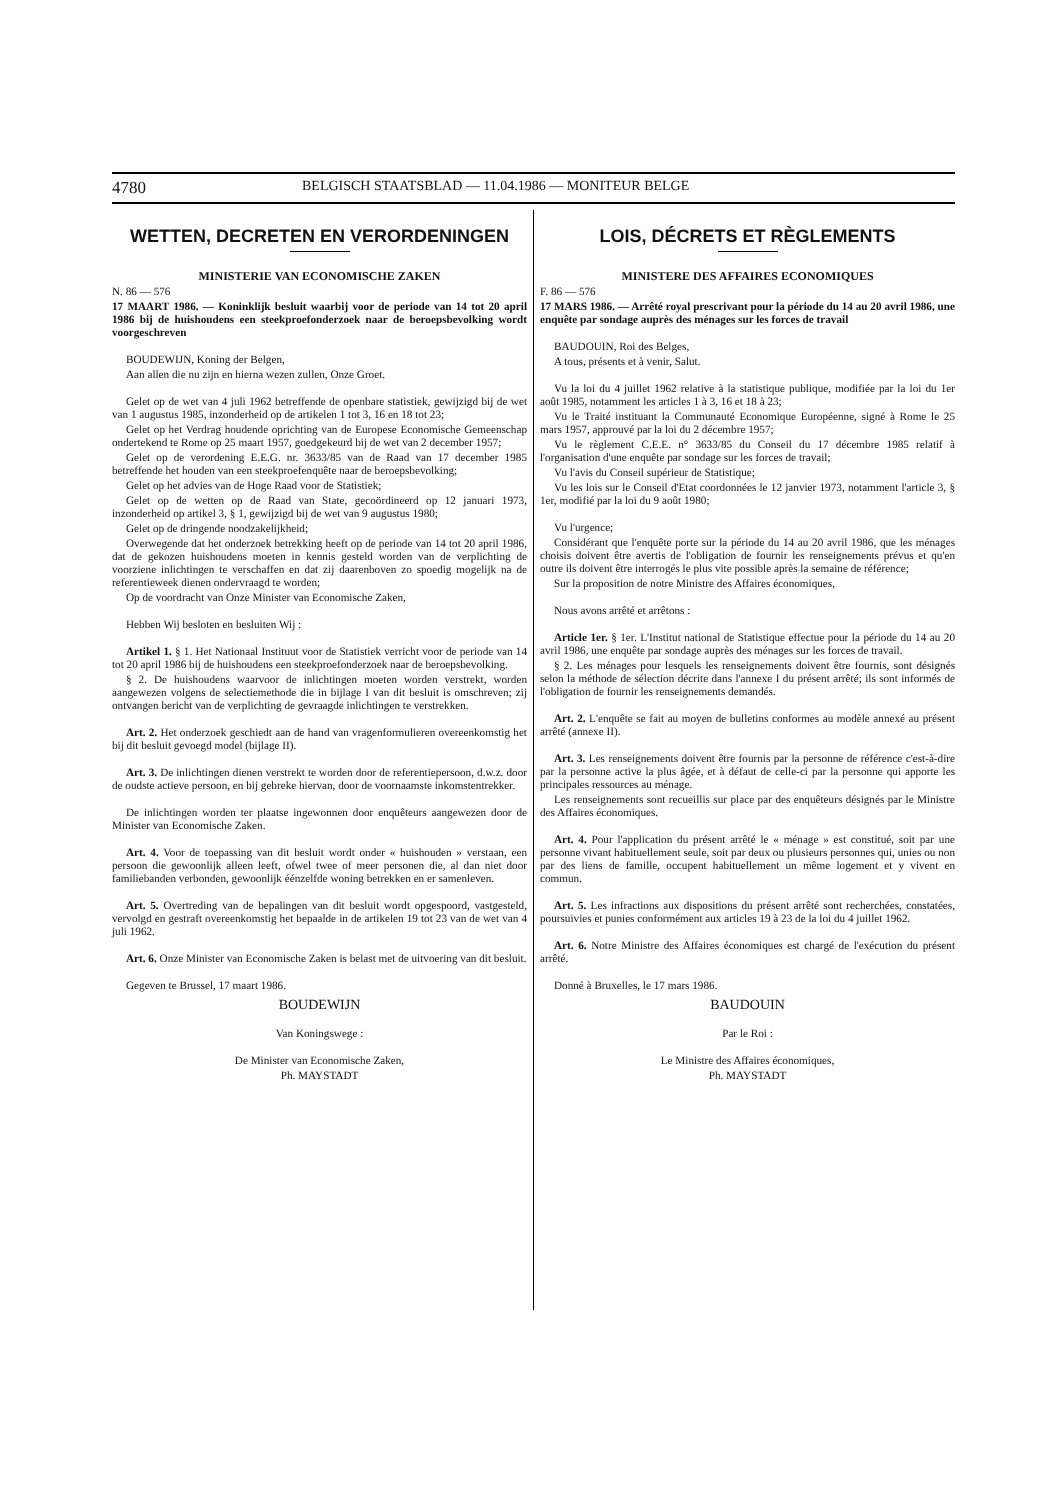4780 BELGISCH STAATSBLAD — 11.04.1986 — MONITEUR BELGE
WETTEN, DECRETEN EN VERORDENINGEN
MINISTERIE VAN ECONOMISCHE ZAKEN
N. 86 — 576
17 MAART 1986. — Koninklijk besluit waarbij voor de periode van 14 tot 20 april 1986 bij de huishoudens een steekproefonderzoek naar de beroepsbevolking wordt voorgeschreven
BOUDEWIJN, Koning der Belgen,
Aan allen die nu zijn en hierna wezen zullen, Onze Groet.
Gelet op de wet van 4 juli 1962 betreffende de openbare statistiek, gewijzigd bij de wet van 1 augustus 1985, inzonderheid op de artikelen 1 tot 3, 16 en 18 tot 23;
Gelet op het Verdrag houdende oprichting van de Europese Economische Gemeenschap ondertekend te Rome op 25 maart 1957, goedgekeurd bij de wet van 2 december 1957;
Gelet op de verordening E.E.G. nr. 3633/85 van de Raad van 17 december 1985 betreffende het houden van een steekproefenquête naar de beroepsbevolking;
Gelet op het advies van de Hoge Raad voor de Statistiek;
Gelet op de wetten op de Raad van State, gecoördineerd op 12 januari 1973, inzonderheid op artikel 3, § 1, gewijzigd bij de wet van 9 augustus 1980;
Gelet op de dringende noodzakelijkheid;
Overwegende dat het onderzoek betrekking heeft op de periode van 14 tot 20 april 1986, dat de gekozen huishoudens moeten in kennis gesteld worden van de verplichting de voorziene inlichtingen te verschaffen en dat zij daarenboven zo spoedig mogelijk na de referentieweek dienen ondervraagd te worden;
Op de voordracht van Onze Minister van Economische Zaken,
Hebben Wij besloten en besluiten Wij :
Artikel 1. § 1. Het Nationaal Instituut voor de Statistiek verricht voor de periode van 14 tot 20 april 1986 bij de huishoudens een steekproefonderzoek naar de beroepsbevolking.
§ 2. De huishoudens waarvoor de inlichtingen moeten worden verstrekt, worden aangewezen volgens de selectiemethode die in bijlage I van dit besluit is omschreven; zij ontvangen bericht van de verplichting de gevraagde inlichtingen te verstrekken.
Art. 2. Het onderzoek geschiedt aan de hand van vragenformulieren overeenkomstig het bij dit besluit gevoegd model (bijlage II).
Art. 3. De inlichtingen dienen verstrekt te worden door de referentiepersoon, d.w.z. door de oudste actieve persoon, en bij gebreke hiervan, door de voornaamste inkomstentrekker.
De inlichtingen worden ter plaatse ingewonnen door enquêteurs aangewezen door de Minister van Economische Zaken.
Art. 4. Voor de toepassing van dit besluit wordt onder « huishouden » verstaan, een persoon die gewoonlijk alleen leeft, ofwel twee of meer personen die, al dan niet door familiebanden verbonden, gewoonlijk éénzelfde woning betrekken en er samenleven.
Art. 5. Overtreding van de bepalingen van dit besluit wordt opgespoord, vastgesteld, vervolgd en gestraft overeenkomstig het bepaalde in de artikelen 19 tot 23 van de wet van 4 juli 1962.
Art. 6. Onze Minister van Economische Zaken is belast met de uitvoering van dit besluit.
Gegeven te Brussel, 17 maart 1986.
BOUDEWIJN
Van Koningswege :
De Minister van Economische Zaken,
Ph. MAYSTADT
LOIS, DÉCRETS ET RÈGLEMENTS
MINISTERE DES AFFAIRES ECONOMIQUES
F. 86 — 576
17 MARS 1986. — Arrêté royal prescrivant pour la période du 14 au 20 avril 1986, une enquête par sondage auprès des ménages sur les forces de travail
BAUDOUIN, Roi des Belges,
A tous, présents et à venir, Salut.
Vu la loi du 4 juillet 1962 relative à la statistique publique, modifiée par la loi du 1er août 1985, notamment les articles 1 à 3, 16 et 18 à 23;
Vu le Traité instituant la Communauté Economique Européenne, signé à Rome le 25 mars 1957, approuvé par la loi du 2 décembre 1957;
Vu le règlement C.E.E. n° 3633/85 du Conseil du 17 décembre 1985 relatif à l'organisation d'une enquête par sondage sur les forces de travail;
Vu l'avis du Conseil supérieur de Statistique;
Vu les lois sur le Conseil d'Etat coordonnées le 12 janvier 1973, notamment l'article 3, § 1er, modifié par la loi du 9 août 1980;
Vu l'urgence;
Considérant que l'enquête porte sur la période du 14 au 20 avril 1986, que les ménages choisis doivent être avertis de l'obligation de fournir les renseignements prévus et qu'en outre ils doivent être interrogés le plus vite possible après la semaine de référence;
Sur la proposition de notre Ministre des Affaires économiques,
Nous avons arrêté et arrêtons :
Article 1er. § 1er. L'Institut national de Statistique effectue pour la période du 14 au 20 avril 1986, une enquête par sondage auprès des ménages sur les forces de travail.
§ 2. Les ménages pour lesquels les renseignements doivent être fournis, sont désignés selon la méthode de sélection décrite dans l'annexe I du présent arrêté; ils sont informés de l'obligation de fournir les renseignements demandés.
Art. 2. L'enquête se fait au moyen de bulletins conformes au modèle annexé au présent arrêté (annexe II).
Art. 3. Les renseignements doivent être fournis par la personne de référence c'est-à-dire par la personne active la plus âgée, et à défaut de celle-ci par la personne qui apporte les principales ressources au ménage.
Les renseignements sont recueillis sur place par des enquêteurs désignés par le Ministre des Affaires économiques.
Art. 4. Pour l'application du présent arrêté le « ménage » est constitué, soit par une personne vivant habituellement seule, soit par deux ou plusieurs personnes qui, unies ou non par des liens de famille, occupent habituellement un même logement et y vivent en commun.
Art. 5. Les infractions aux dispositions du présent arrêté sont recherchées, constatées, poursuivies et punies conformément aux articles 19 à 23 de la loi du 4 juillet 1962.
Art. 6. Notre Ministre des Affaires économiques est chargé de l'exécution du présent arrêté.
Donné à Bruxelles, le 17 mars 1986.
BAUDOUIN
Par le Roi :
Le Ministre des Affaires économiques,
Ph. MAYSTADT